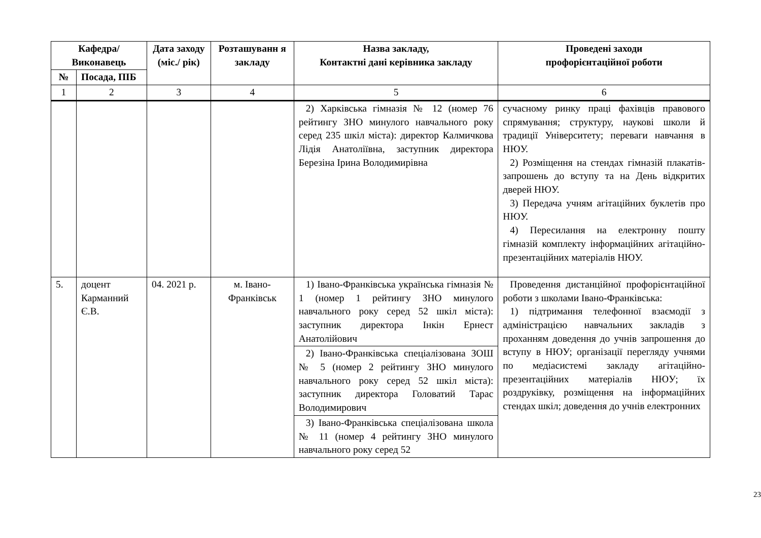| Кафедра/ Виконавець | | Дата заходу (міс./ рік) | Розташуванн я закладу | Назва закладу, Контактні дані керівника закладу | Проведені заходи профорієнтаційної роботи |
| --- | --- | --- | --- | --- | --- |
| № | Посада, ПІБ | | | | |
| 1 | 2 | 3 | 4 | 5 | 6 |
| | | | | 2) Харківська гімназія № 12 (номер 76 рейтингу ЗНО минулого навчального року серед 235 шкіл міста): директор Калмичкова Лідія Анатоліївна, заступник директора Березіна Ірина Володимирівна | сучасному ринку праці фахівців правового спрямування; структуру, наукові школи й традиції Університету; переваги навчання в НЮУ. 2) Розміщення на стендах гімназій плакатів-запрошень до вступу та на День відкритих дверей НЮУ. 3) Передача учням агітаційних буклетів про НЮУ. 4) Пересилання на електронну пошту гімназій комплекту інформаційних агітаційно-презентаційних матеріалів НЮУ. |
| 5. | доцент Карманний Є.В. | 04. 2021 р. | м. Івано-Франківськ | 1) Івано-Франківська українська гімназія № 1 (номер 1 рейтингу ЗНО минулого навчального року серед 52 шкіл міста): заступник директора Інкін Ернест Анатолійович | Проведення дистанційної профорієнтаційної роботи з школами Івано-Франківська: 1) підтримання телефонної взаємодії з адміністрацією навчальних закладів з проханням доведення до учнів запрошення до вступу в НЮУ; організації перегляду учнями по медіасистемі закладу агітаційно-презентаційних матеріалів НЮУ; їх роздруківку, розміщення на інформаційних стендах шкіл; доведення до учнів електронних |
| | | | | 2) Івано-Франківська спеціалізована ЗОШ № 5 (номер 2 рейтингу ЗНО минулого навчального року серед 52 шкіл міста): заступник директора Головатий Тарас Володимирович | |
| | | | | 3) Івано-Франківська спеціалізована школа № 11 (номер 4 рейтингу ЗНО минулого навчального року серед 52 | |
23